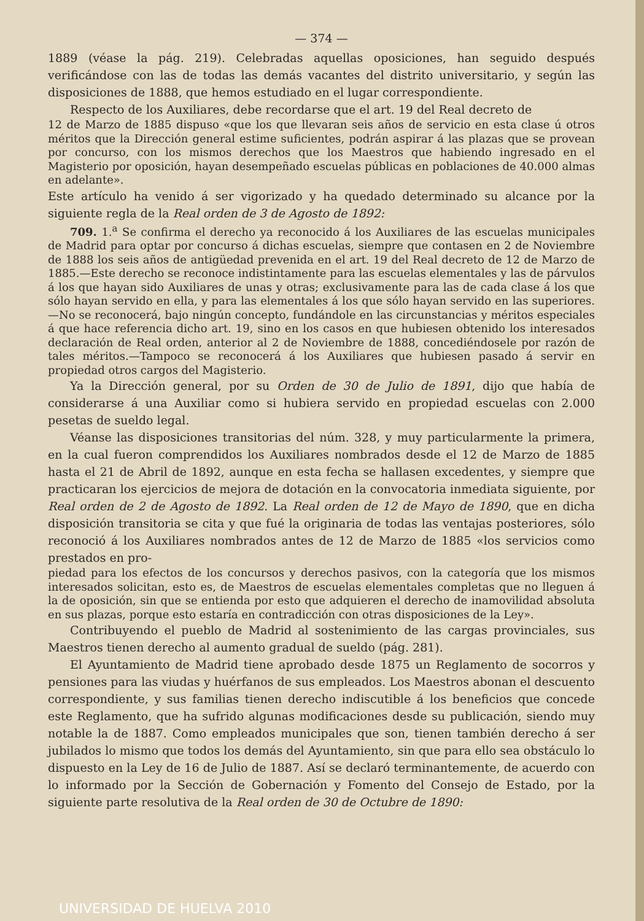— 374 —
1889 (véase la pág. 219). Celebradas aquellas oposiciones, han seguido después verificándose con las de todas las demás vacantes del distrito universitario, y según las disposiciones de 1888, que hemos estudiado en el lugar correspondiente.
Respecto de los Auxiliares, debe recordarse que el art. 19 del Real decreto de
12 de Marzo de 1885 dispuso «que los que llevaran seis años de servicio en esta clase ú otros méritos que la Dirección general estime suficientes, podrán aspirar á las plazas que se provean por concurso, con los mismos derechos que los Maestros que habiendo ingresado en el Magisterio por oposición, hayan desempeñado escuelas públicas en poblaciones de 40.000 almas en adelante».
Este artículo ha venido á ser vigorizado y ha quedado determinado su alcance por la siguiente regla de la Real orden de 3 de Agosto de 1892:
709. 1.<sup>a</sup> Se confirma el derecho ya reconocido á los Auxiliares de las escuelas municipales de Madrid para optar por concurso á dichas escuelas, siempre que contasen en 2 de Noviembre de 1888 los seis años de antigüedad prevenida en el art. 19 del Real decreto de 12 de Marzo de 1885.—Este derecho se reconoce indistintamente para las escuelas elementales y las de párvulos á los que hayan sido Auxiliares de unas y otras; exclusivamente para las de cada clase á los que sólo hayan servido en ella, y para las elementales á los que sólo hayan servido en las superiores.—No se reconocerá, bajo ningún concepto, fundándole en las circunstancias y méritos especiales á que hace referencia dicho art. 19, sino en los casos en que hubiesen obtenido los interesados declaración de Real orden, anterior al 2 de Noviembre de 1888, concediéndosele por razón de tales méritos.—Tampoco se reconocerá á los Auxiliares que hubiesen pasado á servir en propiedad otros cargos del Magisterio.
Ya la Dirección general, por su Orden de 30 de Julio de 1891, dijo que había de considerarse á una Auxiliar como si hubiera servido en propiedad escuelas con 2.000 pesetas de sueldo legal.
Véanse las disposiciones transitorias del núm. 328, y muy particularmente la primera, en la cual fueron comprendidos los Auxiliares nombrados desde el 12 de Marzo de 1885 hasta el 21 de Abril de 1892, aunque en esta fecha se hallasen excedentes, y siempre que practicaran los ejercicios de mejora de dotación en la convocatoria inmediata siguiente, por Real orden de 2 de Agosto de 1892. La Real orden de 12 de Mayo de 1890, que en dicha disposición transitoria se cita y que fué la originaria de todas las ventajas posteriores, sólo reconoció á los Auxiliares nombrados antes de 12 de Marzo de 1885 «los servicios como prestados en pro-
piedad para los efectos de los concursos y derechos pasivos, con la categoría que los mismos interesados solicitan, esto es, de Maestros de escuelas elementales completas que no lleguen á la de oposición, sin que se entienda por esto que adquieren el derecho de inamovilidad absoluta en sus plazas, porque esto estaría en contradicción con otras disposiciones de la Ley».
Contribuyendo el pueblo de Madrid al sostenimiento de las cargas provinciales, sus Maestros tienen derecho al aumento gradual de sueldo (pág. 281).
El Ayuntamiento de Madrid tiene aprobado desde 1875 un Reglamento de socorros y pensiones para las viudas y huérfanos de sus empleados. Los Maestros abonan el descuento correspondiente, y sus familias tienen derecho indiscutible á los beneficios que concede este Reglamento, que ha sufrido algunas modificaciones desde su publicación, siendo muy notable la de 1887. Como empleados municipales que son, tienen también derecho á ser jubilados lo mismo que todos los demás del Ayuntamiento, sin que para ello sea obstáculo lo dispuesto en la Ley de 16 de Julio de 1887. Así se declaró terminantemente, de acuerdo con lo informado por la Sección de Gobernación y Fomento del Consejo de Estado, por la siguiente parte resolutiva de la Real orden de 30 de Octubre de 1890:
UNIVERSIDAD DE HUELVA 2010